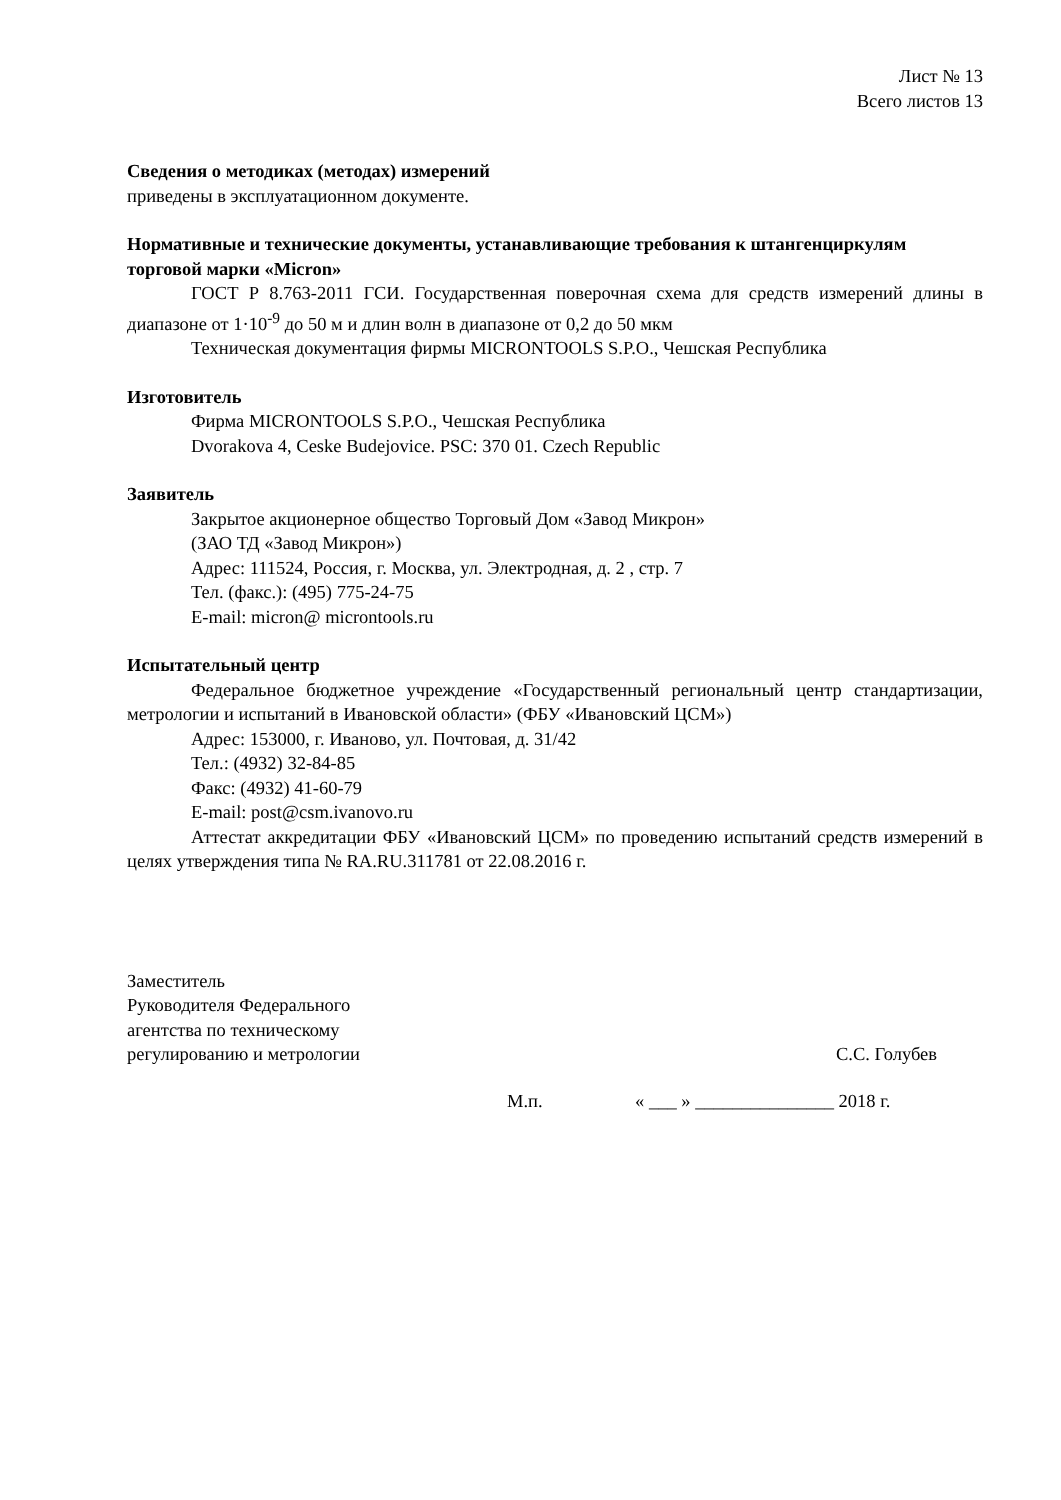Лист № 13
Всего листов 13
Сведения о методиках (методах) измерений
приведены в эксплуатационном документе.
Нормативные и технические документы, устанавливающие требования к штангенциркулям торговой марки «Micron»
ГОСТ Р 8.763-2011 ГСИ. Государственная поверочная схема для средств измерений длины в диапазоне от 1·10<sup>-9</sup> до 50 м и длин волн в диапазоне от 0,2 до 50 мкм
Техническая документация фирмы MICRONTOOLS S.P.O., Чешская Республика
Изготовитель
Фирма MICRONTOOLS S.P.O., Чешская Республика
Dvorakova 4, Ceske Budejovice. PSC: 370 01. Czech Republic
Заявитель
Закрытое акционерное общество Торговый Дом «Завод Микрон»
(ЗАО ТД «Завод Микрон»)
Адрес: 111524, Россия, г. Москва, ул. Электродная, д. 2 , стр. 7
Тел. (факс.): (495) 775-24-75
E-mail: micron@ microntools.ru
Испытательный центр
Федеральное бюджетное учреждение «Государственный региональный центр стандартизации, метрологии и испытаний в Ивановской области» (ФБУ «Ивановский ЦСМ»)
Адрес: 153000, г. Иваново, ул. Почтовая, д. 31/42
Тел.: (4932) 32-84-85
Факс: (4932) 41-60-79
E-mail: post@csm.ivanovo.ru
Аттестат аккредитации ФБУ «Ивановский ЦСМ» по проведению испытаний средств измерений в целях утверждения типа № RA.RU.311781 от 22.08.2016 г.
Заместитель
Руководителя Федерального
агентства по техническому
регулированию и метрологии С.С. Голубев
М.п. « ___ » _______________ 2018 г.